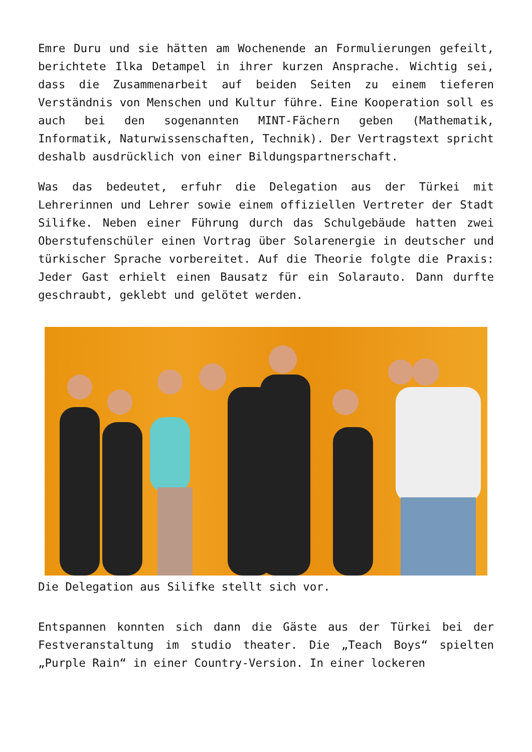Emre Duru und sie hätten am Wochenende an Formulierungen gefeilt, berichtete Ilka Detampel in ihrer kurzen Ansprache. Wichtig sei, dass die Zusammenarbeit auf beiden Seiten zu einem tieferen Verständnis von Menschen und Kultur führe. Eine Kooperation soll es auch bei den sogenannten MINT-Fächern geben (Mathematik, Informatik, Naturwissenschaften, Technik). Der Vertragstext spricht deshalb ausdrücklich von einer Bildungspartnerschaft.
Was das bedeutet, erfuhr die Delegation aus der Türkei mit Lehrerinnen und Lehrer sowie einem offiziellen Vertreter der Stadt Silifke. Neben einer Führung durch das Schulgebäude hatten zwei Oberstufenschüler einen Vortrag über Solarenergie in deutscher und türkischer Sprache vorbereitet. Auf die Theorie folgte die Praxis: Jeder Gast erhielt einen Bausatz für ein Solarauto. Dann durfte geschraubt, geklebt und gelötet werden.
Die Delegation aus Silifke stellt sich vor.
Entspannen konnten sich dann die Gäste aus der Türkei bei der Festveranstaltung im studio theater. Die „Teach Boys“ spielten „Purple Rain“ in einer Country-Version. In einer lockeren